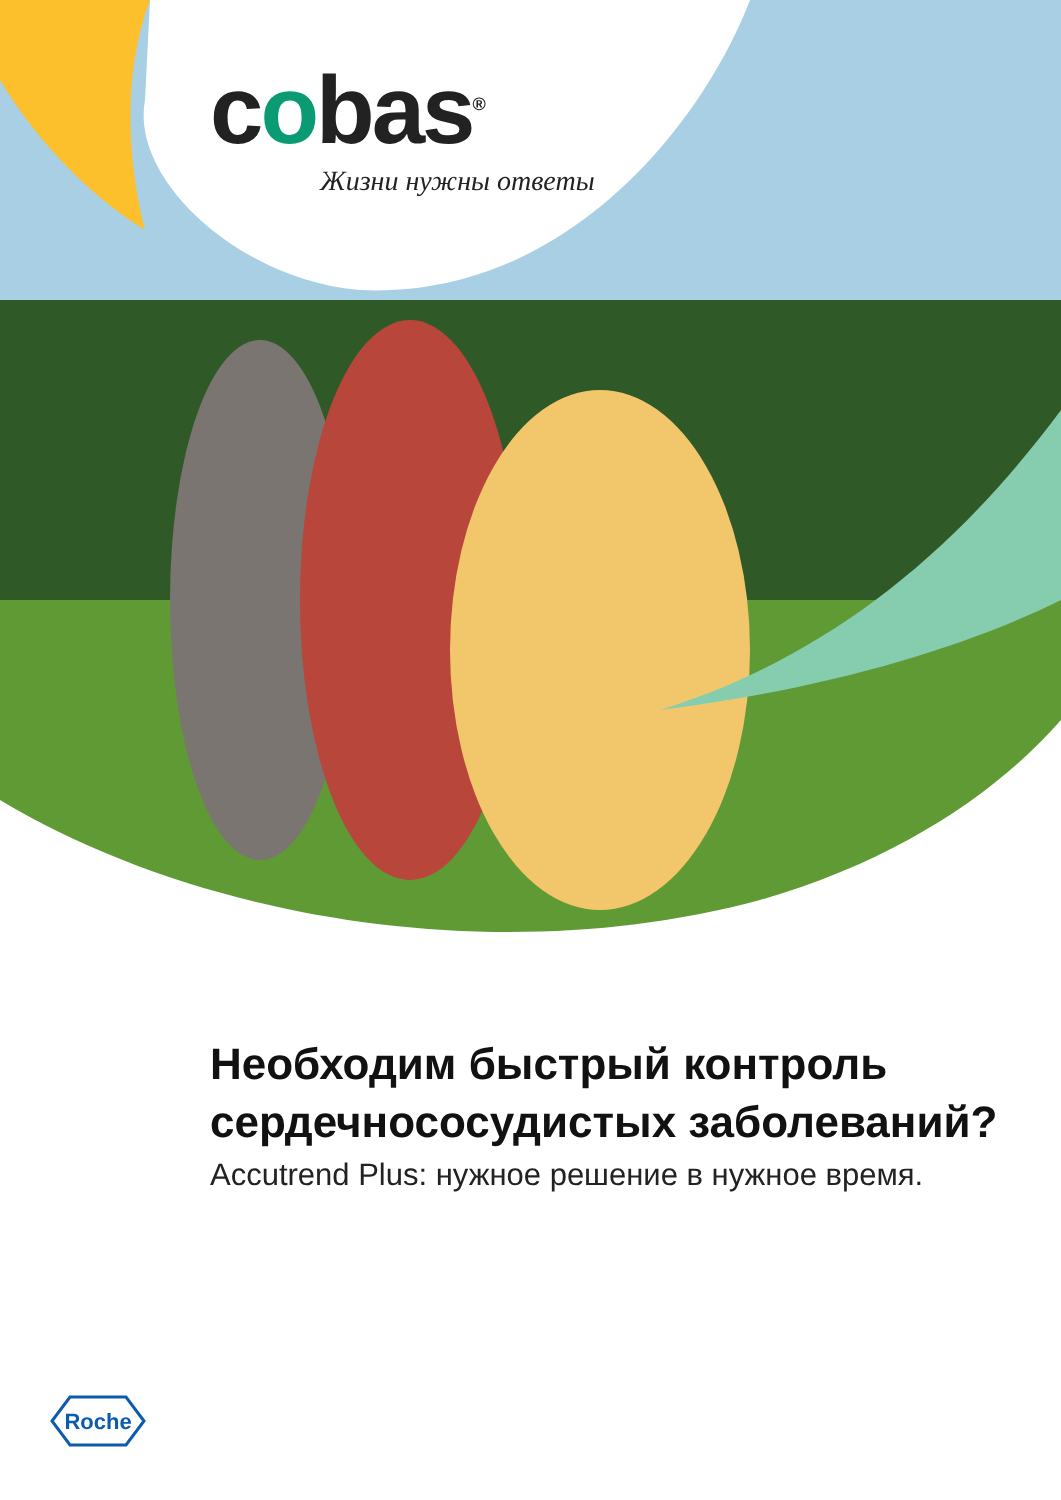cobas<sup>®</sup>
Жизни нужны ответы
Необходим быстрый контроль
сердечнососудистых заболеваний?
Accutrend Plus: нужное решение в нужное время.
Roche